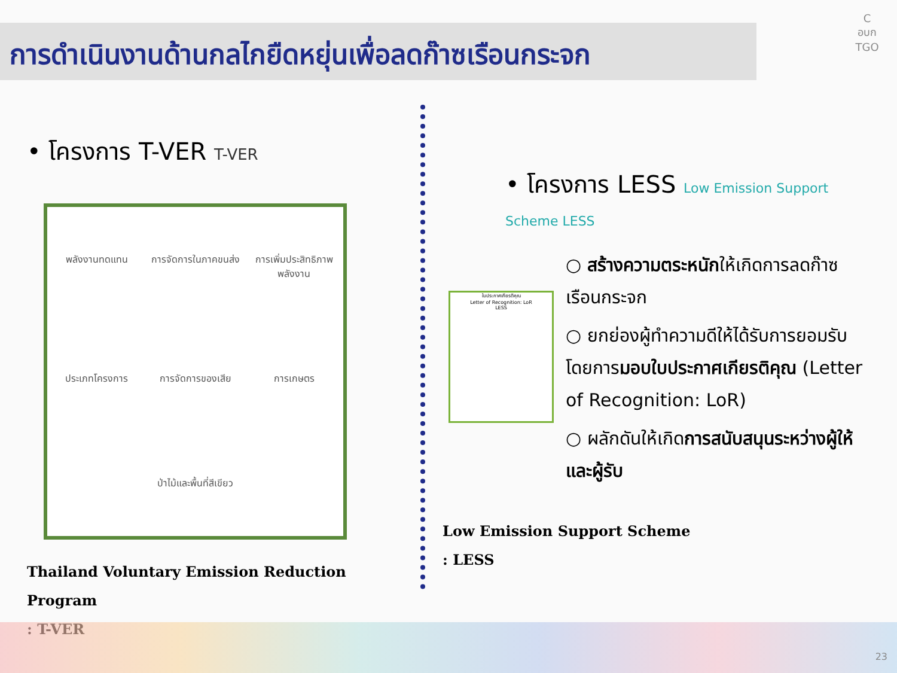การดำเนินงานด้านกลไกยืดหยุ่นเพื่อลดก๊าซเรือนกระจก
C
อบก
TGO
• โครงการ T-VER T-VER
พลังงานทดแทน
การจัดการในภาคขนส่ง
การเพิ่มประสิทธิภาพพลังงาน
ประเภทโครงการ
การจัดการของเสีย
การเกษตร
ป่าไม้และพื้นที่สีเขียว
Thailand Voluntary Emission Reduction Program
: T-VER
• โครงการ LESS Low Emission Support Scheme LESS
ใบประกาศเกียรติคุณ
Letter of Recognition: LoR
LESS
○ สร้างความตระหนักให้เกิดการลดก๊าซเรือนกระจก
○ ยกย่องผู้ทำความดีให้ได้รับการยอมรับ โดยการมอบใบประกาศเกียรติคุณ (Letter of Recognition: LoR)
○ ผลักดันให้เกิดการสนับสนุนระหว่างผู้ให้และผู้รับ
Low Emission Support Scheme
: LESS
23